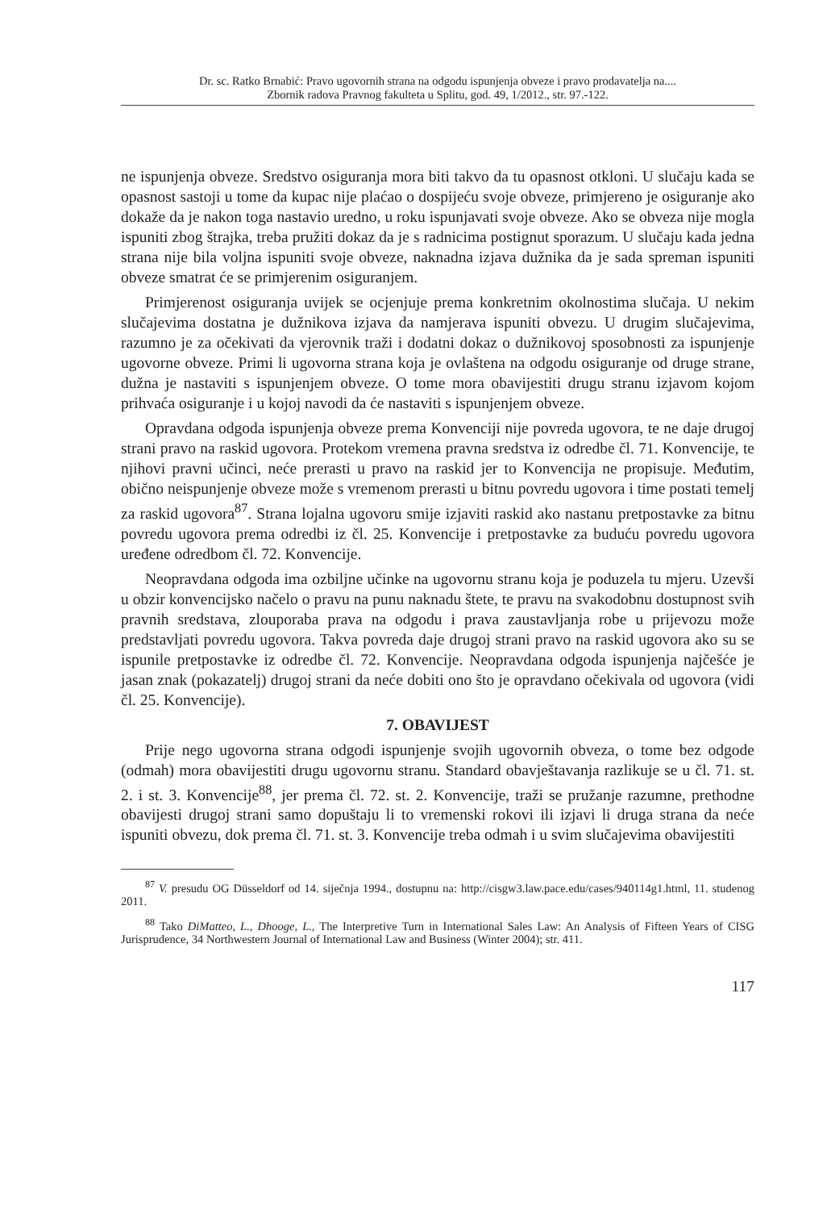Dr. sc. Ratko Brnabić: Pravo ugovornih strana na odgodu ispunjenja obveze i pravo prodavatelja na....
Zbornik radova Pravnog fakulteta u Splitu, god. 49, 1/2012., str. 97.-122.
ne ispunjenja obveze. Sredstvo osiguranja mora biti takvo da tu opasnost otkloni. U slučaju kada se opasnost sastoji u tome da kupac nije plaćao o dospijeću svoje obveze, primjereno je osiguranje ako dokaže da je nakon toga nastavio uredno, u roku ispunjavati svoje obveze. Ako se obveza nije mogla ispuniti zbog štrajka, treba pružiti dokaz da je s radnicima postignut sporazum. U slučaju kada jedna strana nije bila voljna ispuniti svoje obveze, naknadna izjava dužnika da je sada spreman ispuniti obveze smatrat će se primjerenim osiguranjem.
Primjerenost osiguranja uvijek se ocjenjuje prema konkretnim okolnostima slučaja. U nekim slučajevima dostatna je dužnikova izjava da namjerava ispuniti obvezu. U drugim slučajevima, razumno je za očekivati da vjerovnik traži i dodatni dokaz o dužnikovoj sposobnosti za ispunjenje ugovorne obveze. Primi li ugovorna strana koja je ovlaštena na odgodu osiguranje od druge strane, dužna je nastaviti s ispunjenjem obveze. O tome mora obavijestiti drugu stranu izjavom kojom prihvaća osiguranje i u kojoj navodi da će nastaviti s ispunjenjem obveze.
Opravdana odgoda ispunjenja obveze prema Konvenciji nije povreda ugovora, te ne daje drugoj strani pravo na raskid ugovora. Protekom vremena pravna sredstva iz odredbe čl. 71. Konvencije, te njihovi pravni učinci, neće prerasti u pravo na raskid jer to Konvencija ne propisuje. Međutim, obično neispunjenje obveze može s vremenom prerasti u bitnu povredu ugovora i time postati temelj za raskid ugovora<sup>87</sup>. Strana lojalna ugovoru smije izjaviti raskid ako nastanu pretpostavke za bitnu povredu ugovora prema odredbi iz čl. 25. Konvencije i pretpostavke za buduću povredu ugovora uređene odredbom čl. 72. Konvencije.
Neopravdana odgoda ima ozbiljne učinke na ugovornu stranu koja je poduzela tu mjeru. Uzevši u obzir konvencijsko načelo o pravu na punu naknadu štete, te pravu na svakodobnu dostupnost svih pravnih sredstava, zlouporaba prava na odgodu i prava zaustavljanja robe u prijevozu može predstavljati povredu ugovora. Takva povreda daje drugoj strani pravo na raskid ugovora ako su se ispunile pretpostavke iz odredbe čl. 72. Konvencije. Neopravdana odgoda ispunjenja najčešće je jasan znak (pokazatelj) drugoj strani da neće dobiti ono što je opravdano očekivala od ugovora (vidi čl. 25. Konvencije).
7. OBAVIJEST
Prije nego ugovorna strana odgodi ispunjenje svojih ugovornih obveza, o tome bez odgode (odmah) mora obavijestiti drugu ugovornu stranu. Standard obavještavanja razlikuje se u čl. 71. st. 2. i st. 3. Konvencije<sup>88</sup>, jer prema čl. 72. st. 2. Konvencije, traži se pružanje razumne, prethodne obavijesti drugoj strani samo dopuštaju li to vremenski rokovi ili izjavi li druga strana da neće ispuniti obvezu, dok prema čl. 71. st. 3. Konvencije treba odmah i u svim slučajevima obavijestiti
<sup>87</sup> V. presudu OG Düsseldorf od 14. siječnja 1994., dostupnu na: http://cisgw3.law.pace.edu/cases/940114g1.html, 11. studenog 2011.
<sup>88</sup> Tako DiMatteo, L., Dhooge, L., The Interpretive Turn in International Sales Law: An Analysis of Fifteen Years of CISG Jurisprudence, 34 Northwestern Journal of International Law and Business (Winter 2004); str. 411.
117